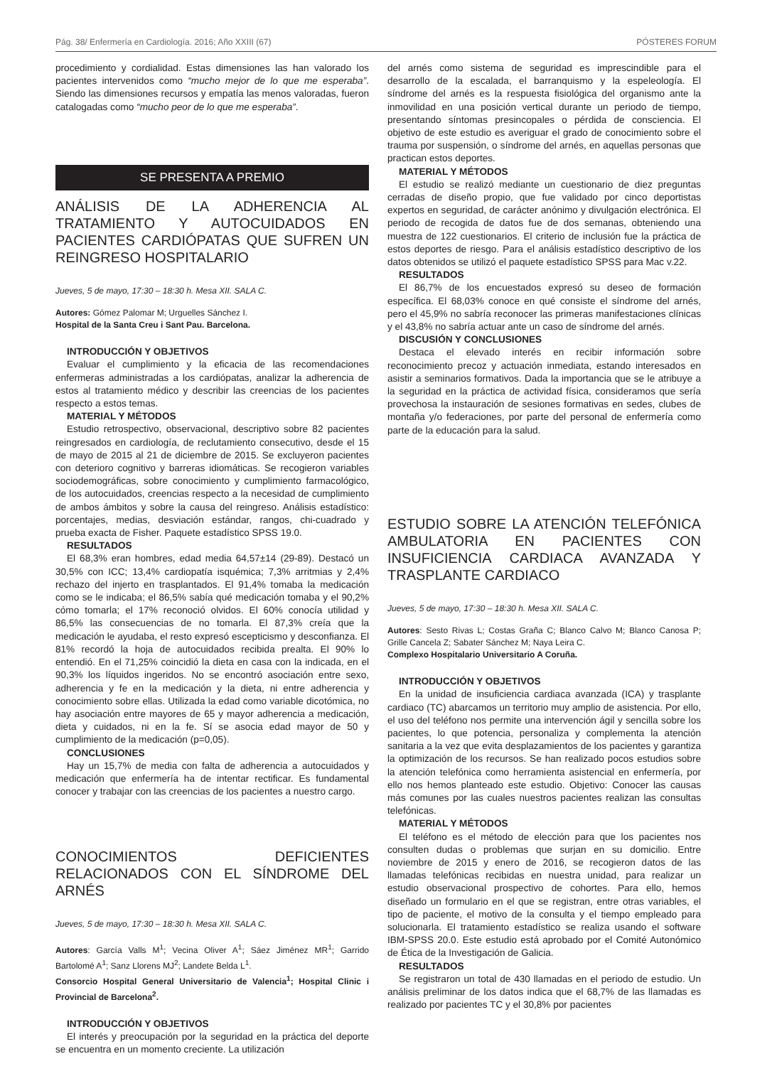Pág. 38/ Enfermería en Cardiología. 2016; Año XXIII (67) PÓSTERES FORUM
procedimiento y cordialidad. Estas dimensiones las han valorado los pacientes intervenidos como “mucho mejor de lo que me esperaba”. Siendo las dimensiones recursos y empatía las menos valoradas, fueron catalogadas como “mucho peor de lo que me esperaba”.
SE PRESENTA A PREMIO
ANÁLISIS DE LA ADHERENCIA AL TRATAMIENTO Y AUTOCUIDADOS EN PACIENTES CARDIÓPATAS QUE SUFREN UN REINGRESO HOSPITALARIO
Jueves, 5 de mayo, 17:30 – 18:30 h. Mesa XII. SALA C.
Autores: Gómez Palomar M; Urguelles Sánchez I.
Hospital de la Santa Creu i Sant Pau. Barcelona.
INTRODUCCIÓN Y OBJETIVOS
Evaluar el cumplimiento y la eficacia de las recomendaciones enfermeras administradas a los cardiópatas, analizar la adherencia de estos al tratamiento médico y describir las creencias de los pacientes respecto a estos temas.
MATERIAL Y MÉTODOS
Estudio retrospectivo, observacional, descriptivo sobre 82 pacientes reingresados en cardiología, de reclutamiento consecutivo, desde el 15 de mayo de 2015 al 21 de diciembre de 2015. Se excluyeron pacientes con deterioro cognitivo y barreras idiomáticas. Se recogieron variables sociodemográficas, sobre conocimiento y cumplimiento farmacológico, de los autocuidados, creencias respecto a la necesidad de cumplimiento de ambos ámbitos y sobre la causa del reingreso. Análisis estadístico: porcentajes, medias, desviación estándar, rangos, chi-cuadrado y prueba exacta de Fisher. Paquete estadístico SPSS 19.0.
RESULTADOS
El 68,3% eran hombres, edad media 64,57±14 (29-89). Destacó un 30,5% con ICC; 13,4% cardiopatía isquémica; 7,3% arritmias y 2,4% rechazo del injerto en trasplantados. El 91,4% tomaba la medicación como se le indicaba; el 86,5% sabía qué medicación tomaba y el 90,2% cómo tomarla; el 17% reconoció olvidos. El 60% conocía utilidad y 86,5% las consecuencias de no tomarla. El 87,3% creía que la medicación le ayudaba, el resto expresó escepticismo y desconfianza. El 81% recordó la hoja de autocuidados recibida prealta. El 90% lo entendió. En el 71,25% coincidió la dieta en casa con la indicada, en el 90,3% los líquidos ingeridos. No se encontró asociación entre sexo, adherencia y fe en la medicación y la dieta, ni entre adherencia y conocimiento sobre ellas. Utilizada la edad como variable dicotómica, no hay asociación entre mayores de 65 y mayor adherencia a medicación, dieta y cuidados, ni en la fe. Sí se asocia edad mayor de 50 y cumplimiento de la medicación (p=0,05).
CONCLUSIONES
Hay un 15,7% de media con falta de adherencia a autocuidados y medicación que enfermería ha de intentar rectificar. Es fundamental conocer y trabajar con las creencias de los pacientes a nuestro cargo.
CONOCIMIENTOS DEFICIENTES RELACIONADOS CON EL SÍNDROME DEL ARNÉS
Jueves, 5 de mayo, 17:30 – 18:30 h. Mesa XII. SALA C.
Autores: García Valls M<sup>1</sup>; Vecina Oliver A<sup>1</sup>; Sáez Jiménez MR<sup>1</sup>; Garrido Bartolomé A<sup>1</sup>; Sanz Llorens MJ<sup>2</sup>; Landete Belda L<sup>1</sup>.
Consorcio Hospital General Universitario de Valencia<sup>1</sup>; Hospital Clinic i Provincial de Barcelona<sup>2</sup>.
INTRODUCCIÓN Y OBJETIVOS
El interés y preocupación por la seguridad en la práctica del deporte se encuentra en un momento creciente. La utilización
del arnés como sistema de seguridad es imprescindible para el desarrollo de la escalada, el barranquismo y la espeleología. El síndrome del arnés es la respuesta fisiológica del organismo ante la inmovilidad en una posición vertical durante un periodo de tiempo, presentando síntomas presincopales o pérdida de consciencia. El objetivo de este estudio es averiguar el grado de conocimiento sobre el trauma por suspensión, o síndrome del arnés, en aquellas personas que practican estos deportes.
MATERIAL Y MÉTODOS
El estudio se realizó mediante un cuestionario de diez preguntas cerradas de diseño propio, que fue validado por cinco deportistas expertos en seguridad, de carácter anónimo y divulgación electrónica. El periodo de recogida de datos fue de dos semanas, obteniendo una muestra de 122 cuestionarios. El criterio de inclusión fue la práctica de estos deportes de riesgo. Para el análisis estadístico descriptivo de los datos obtenidos se utilizó el paquete estadístico SPSS para Mac v.22.
RESULTADOS
El 86,7% de los encuestados expresó su deseo de formación específica. El 68,03% conoce en qué consiste el síndrome del arnés, pero el 45,9% no sabría reconocer las primeras manifestaciones clínicas y el 43,8% no sabría actuar ante un caso de síndrome del arnés.
DISCUSIÓN Y CONCLUSIONES
Destaca el elevado interés en recibir información sobre reconocimiento precoz y actuación inmediata, estando interesados en asistir a seminarios formativos. Dada la importancia que se le atribuye a la seguridad en la práctica de actividad física, consideramos que sería provechosa la instauración de sesiones formativas en sedes, clubes de montaña y/o federaciones, por parte del personal de enfermería como parte de la educación para la salud.
ESTUDIO SOBRE LA ATENCIÓN TELEFÓNICA AMBULATORIA EN PACIENTES CON INSUFICIENCIA CARDIACA AVANZADA Y TRASPLANTE CARDIACO
Jueves, 5 de mayo, 17:30 – 18:30 h. Mesa XII. SALA C.
Autores: Sesto Rivas L; Costas Graña C; Blanco Calvo M; Blanco Canosa P; Grille Cancela Z; Sabater Sánchez M; Naya Leira C.
Complexo Hospitalario Universitario A Coruña.
INTRODUCCIÓN Y OBJETIVOS
En la unidad de insuficiencia cardiaca avanzada (ICA) y trasplante cardiaco (TC) abarcamos un territorio muy amplio de asistencia. Por ello, el uso del teléfono nos permite una intervención ágil y sencilla sobre los pacientes, lo que potencia, personaliza y complementa la atención sanitaria a la vez que evita desplazamientos de los pacientes y garantiza la optimización de los recursos. Se han realizado pocos estudios sobre la atención telefónica como herramienta asistencial en enfermería, por ello nos hemos planteado este estudio. Objetivo: Conocer las causas más comunes por las cuales nuestros pacientes realizan las consultas telefónicas.
MATERIAL Y MÉTODOS
El teléfono es el método de elección para que los pacientes nos consulten dudas o problemas que surjan en su domicilio. Entre noviembre de 2015 y enero de 2016, se recogieron datos de las llamadas telefónicas recibidas en nuestra unidad, para realizar un estudio observacional prospectivo de cohortes. Para ello, hemos diseñado un formulario en el que se registran, entre otras variables, el tipo de paciente, el motivo de la consulta y el tiempo empleado para solucionarla. El tratamiento estadístico se realiza usando el software IBM-SPSS 20.0. Este estudio está aprobado por el Comité Autonómico de Ética de la Investigación de Galicia.
RESULTADOS
Se registraron un total de 430 llamadas en el periodo de estudio. Un análisis preliminar de los datos indica que el 68,7% de las llamadas es realizado por pacientes TC y el 30,8% por pacientes